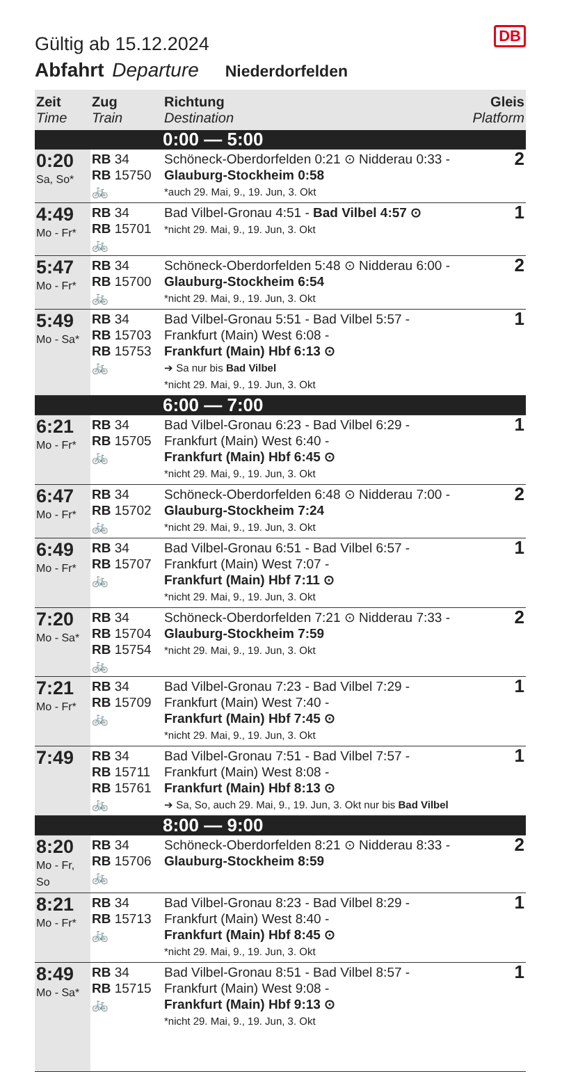DB
Gültig ab 15.12.2024
Abfahrt Departure Niederdorfelden
| Zeit Time | Zug Train | Richtung Destination | Gleis Platform |
| --- | --- | --- | --- |
| | | 0:00 — 5:00 | |
| 0:20 Sa, So* | RB 34 RB 15750 🚲 | Schöneck-Oberdorfelden 0:21 ⊙ Nidderau 0:33 - Glauburg-Stockheim 0:58 *auch 29. Mai, 9., 19. Jun, 3. Okt | 2 |
| 4:49 Mo - Fr* | RB 34 RB 15701 🚲 | Bad Vilbel-Gronau 4:51 - Bad Vilbel 4:57 ⊙ *nicht 29. Mai, 9., 19. Jun, 3. Okt | 1 |
| 5:47 Mo - Fr* | RB 34 RB 15700 🚲 | Schöneck-Oberdorfelden 5:48 ⊙ Nidderau 6:00 - Glauburg-Stockheim 6:54 *nicht 29. Mai, 9., 19. Jun, 3. Okt | 2 |
| 5:49 Mo - Sa* | RB 34 RB 15703 RB 15753 🚲 | Bad Vilbel-Gronau 5:51 - Bad Vilbel 5:57 - Frankfurt (Main) West 6:08 - Frankfurt (Main) Hbf 6:13 ⊙ ➔ Sa nur bis Bad Vilbel *nicht 29. Mai, 9., 19. Jun, 3. Okt | 1 |
| | | 6:00 — 7:00 | |
| 6:21 Mo - Fr* | RB 34 RB 15705 🚲 | Bad Vilbel-Gronau 6:23 - Bad Vilbel 6:29 - Frankfurt (Main) West 6:40 - Frankfurt (Main) Hbf 6:45 ⊙ *nicht 29. Mai, 9., 19. Jun, 3. Okt | 1 |
| 6:47 Mo - Fr* | RB 34 RB 15702 🚲 | Schöneck-Oberdorfelden 6:48 ⊙ Nidderau 7:00 - Glauburg-Stockheim 7:24 *nicht 29. Mai, 9., 19. Jun, 3. Okt | 2 |
| 6:49 Mo - Fr* | RB 34 RB 15707 🚲 | Bad Vilbel-Gronau 6:51 - Bad Vilbel 6:57 - Frankfurt (Main) West 7:07 - Frankfurt (Main) Hbf 7:11 ⊙ *nicht 29. Mai, 9., 19. Jun, 3. Okt | 1 |
| 7:20 Mo - Sa* | RB 34 RB 15704 RB 15754 🚲 | Schöneck-Oberdorfelden 7:21 ⊙ Nidderau 7:33 - Glauburg-Stockheim 7:59 *nicht 29. Mai, 9., 19. Jun, 3. Okt | 2 |
| 7:21 Mo - Fr* | RB 34 RB 15709 🚲 | Bad Vilbel-Gronau 7:23 - Bad Vilbel 7:29 - Frankfurt (Main) West 7:40 - Frankfurt (Main) Hbf 7:45 ⊙ *nicht 29. Mai, 9., 19. Jun, 3. Okt | 1 |
| 7:49 | RB 34 RB 15711 RB 15761 🚲 | Bad Vilbel-Gronau 7:51 - Bad Vilbel 7:57 - Frankfurt (Main) West 8:08 - Frankfurt (Main) Hbf 8:13 ⊙ ➔ Sa, So, auch 29. Mai, 9., 19. Jun, 3. Okt nur bis Bad Vilbel | 1 |
| | | 8:00 — 9:00 | |
| 8:20 Mo - Fr, So | RB 34 RB 15706 🚲 | Schöneck-Oberdorfelden 8:21 ⊙ Nidderau 8:33 - Glauburg-Stockheim 8:59 | 2 |
| 8:21 Mo - Fr* | RB 34 RB 15713 🚲 | Bad Vilbel-Gronau 8:23 - Bad Vilbel 8:29 - Frankfurt (Main) West 8:40 - Frankfurt (Main) Hbf 8:45 ⊙ *nicht 29. Mai, 9., 19. Jun, 3. Okt | 1 |
| 8:49 Mo - Sa* | RB 34 RB 15715 🚲 | Bad Vilbel-Gronau 8:51 - Bad Vilbel 8:57 - Frankfurt (Main) West 9:08 - Frankfurt (Main) Hbf 9:13 ⊙ *nicht 29. Mai, 9., 19. Jun, 3. Okt | 1 |